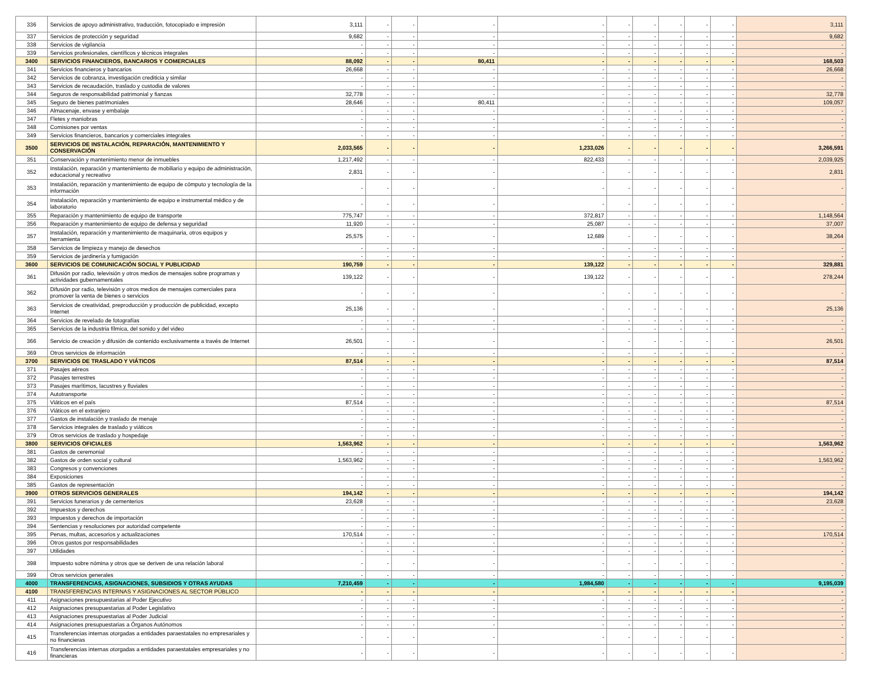| 336 | Servicios de apoyo administrativo, traducción, fotocopiado e impresión | 3,111 | - | - | - | - | - | - | - | - | - | 3,111 |
| 337 | Servicios de protección y seguridad | 9,682 | - | - | - | - | - | - | - | - | - | 9,682 |
| 338 | Servicios de vigilancia | - | - | - | - | - | - | - | - | - | - | - |
| 339 | Servicios profesionales, científicos y técnicos integrales | - | - | - | - | - | - | - | - | - | - | - |
| 3400 | SERVICIOS FINANCIEROS, BANCARIOS Y COMERCIALES | 88,092 | - | - | 80,411 | - | - | - | - | - | - | 168,503 |
| 341 | Servicios financieros y bancarios | 26,668 | - | - | - | - | - | - | - | - | - | 26,668 |
| 342 | Servicios de cobranza, investigación crediticia y similar | - | - | - | - | - | - | - | - | - | - | - |
| 343 | Servicios de recaudación, traslado y custodia de valores | - | - | - | - | - | - | - | - | - | - | - |
| 344 | Seguros de responsabilidad patrimonial y fianzas | 32,778 | - | - | - | - | - | - | - | - | - | 32,778 |
| 345 | Seguro de bienes patrimoniales | 28,646 | - | - | 80,411 | - | - | - | - | - | - | 109,057 |
| 346 | Almacenaje, envase y embalaje | - | - | - | - | - | - | - | - | - | - | - |
| 347 | Fletes y maniobras | - | - | - | - | - | - | - | - | - | - | - |
| 348 | Comisiones por ventas | - | - | - | - | - | - | - | - | - | - | - |
| 349 | Servicios financieros, bancarios y comerciales integrales | - | - | - | - | - | - | - | - | - | - | - |
| 3500 | SERVICIOS DE INSTALACIÓN, REPARACIÓN, MANTENIMIENTO Y CONSERVACIÓN | 2,033,565 | - | - | - | 1,233,026 | - | - | - | - | - | 3,266,591 |
| 351 | Conservación y mantenimiento menor de inmuebles | 1,217,492 | - | - | - | 822,433 | - | - | - | - | - | 2,039,925 |
| 352 | Instalación, reparación y mantenimiento de mobiliario y equipo de administración, educacional y recreativo | 2,831 | - | - | - | - | - | - | - | - | - | 2,831 |
| 353 | Instalación, reparación y mantenimiento de equipo de cómputo y tecnología de la información | - | - | - | - | - | - | - | - | - | - | - |
| 354 | Instalación, reparación y mantenimiento de equipo e instrumental médico y de laboratorio | - | - | - | - | - | - | - | - | - | - | - |
| 355 | Reparación y mantenimiento de equipo de transporte | 775,747 | - | - | - | 372,817 | - | - | - | - | - | 1,148,564 |
| 356 | Reparación y mantenimiento de equipo de defensa y seguridad | 11,920 | - | - | - | 25,087 | - | - | - | - | - | 37,007 |
| 357 | Instalación, reparación y mantenimiento de maquinaria, otros equipos y herramienta | 25,575 | - | - | - | 12,689 | - | - | - | - | - | 38,264 |
| 358 | Servicios de limpieza y manejo de desechos | - | - | - | - | - | - | - | - | - | - | - |
| 359 | Servicios de jardinería y fumigación | - | - | - | - | - | - | - | - | - | - | - |
| 3600 | SERVICIOS DE COMUNICACIÓN SOCIAL Y PUBLICIDAD | 190,759 | - | - | - | 139,122 | - | - | - | - | - | 329,881 |
| 361 | Difusión por radio, televisión y otros medios de mensajes sobre programas y actividades gubernamentales | 139,122 | - | - | - | 139,122 | - | - | - | - | - | 278,244 |
| 362 | Difusión por radio, televisión y otros medios de mensajes comerciales para promover la venta de bienes o servicios | - | - | - | - | - | - | - | - | - | - | - |
| 363 | Servicios de creatividad, preproducción y producción de publicidad, excepto Internet | 25,136 | - | - | - | - | - | - | - | - | - | 25,136 |
| 364 | Servicios de revelado de fotografías | - | - | - | - | - | - | - | - | - | - | - |
| 365 | Servicios de la industria fílmica, del sonido y del video | - | - | - | - | - | - | - | - | - | - | - |
| 366 | Servicio de creación y difusión de contenido exclusivamente a través de Internet | 26,501 | - | - | - | - | - | - | - | - | - | 26,501 |
| 369 | Otros servicios de información | - | - | - | - | - | - | - | - | - | - | - |
| 3700 | SERVICIOS DE TRASLADO Y VIÁTICOS | 87,514 | - | - | - | - | - | - | - | - | - | 87,514 |
| 371 | Pasajes aéreos | - | - | - | - | - | - | - | - | - | - | - |
| 372 | Pasajes terrestres | - | - | - | - | - | - | - | - | - | - | - |
| 373 | Pasajes marítimos, lacustres y fluviales | - | - | - | - | - | - | - | - | - | - | - |
| 374 | Autotransporte | - | - | - | - | - | - | - | - | - | - | - |
| 375 | Viáticos en el país | 87,514 | - | - | - | - | - | - | - | - | - | 87,514 |
| 376 | Viáticos en el extranjero | - | - | - | - | - | - | - | - | - | - | - |
| 377 | Gastos de instalación y traslado de menaje | - | - | - | - | - | - | - | - | - | - | - |
| 378 | Servicios integrales de traslado y viáticos | - | - | - | - | - | - | - | - | - | - | - |
| 379 | Otros servicios de traslado y hospedaje | - | - | - | - | - | - | - | - | - | - | - |
| 3800 | SERVICIOS OFICIALES | 1,563,962 | - | - | - | - | - | - | - | - | - | 1,563,962 |
| 381 | Gastos de ceremonial | - | - | - | - | - | - | - | - | - | - | - |
| 382 | Gastos de orden social y cultural | 1,563,962 | - | - | - | - | - | - | - | - | - | 1,563,962 |
| 383 | Congresos y convenciones | - | - | - | - | - | - | - | - | - | - | - |
| 384 | Exposiciones | - | - | - | - | - | - | - | - | - | - | - |
| 385 | Gastos de representación | - | - | - | - | - | - | - | - | - | - | - |
| 3900 | OTROS SERVICIOS GENERALES | 194,142 | - | - | - | - | - | - | - | - | - | 194,142 |
| 391 | Servicios funerarios y de cementerios | 23,628 | - | - | - | - | - | - | - | - | - | 23,628 |
| 392 | Impuestos y derechos | - | - | - | - | - | - | - | - | - | - | - |
| 393 | Impuestos y derechos de importación | - | - | - | - | - | - | - | - | - | - | - |
| 394 | Sentencias y resoluciones por autoridad competente | - | - | - | - | - | - | - | - | - | - | - |
| 395 | Penas, multas, accesorios y actualizaciones | 170,514 | - | - | - | - | - | - | - | - | - | 170,514 |
| 396 | Otros gastos por responsabilidades | - | - | - | - | - | - | - | - | - | - | - |
| 397 | Utilidades | - | - | - | - | - | - | - | - | - | - | - |
| 398 | Impuesto sobre nómina y otros que se deriven de una relación laboral | - | - | - | - | - | - | - | - | - | - | - |
| 399 | Otros servicios generales | - | - | - | - | - | - | - | - | - | - | - |
| 4000 | TRANSFERENCIAS, ASIGNACIONES, SUBSIDIOS Y OTRAS AYUDAS | 7,210,459 | - | - | - | 1,984,580 | - | - | - | - | - | 9,195,039 |
| 4100 | TRANSFERENCIAS INTERNAS Y ASIGNACIONES AL SECTOR PÚBLICO | - | - | - | - | - | - | - | - | - | - | - |
| 411 | Asignaciones presupuestarias al Poder Ejecutivo | - | - | - | - | - | - | - | - | - | - | - |
| 412 | Asignaciones presupuestarias al Poder Legislativo | - | - | - | - | - | - | - | - | - | - | - |
| 413 | Asignaciones presupuestarias al Poder Judicial | - | - | - | - | - | - | - | - | - | - | - |
| 414 | Asignaciones presupuestarias a Órganos Autónomos | - | - | - | - | - | - | - | - | - | - | - |
| 415 | Transferencias internas otorgadas a entidades paraestatales no empresariales y no financieras | - | - | - | - | - | - | - | - | - | - | - |
| 416 | Transferencias internas otorgadas a entidades paraestatales empresariales y no financieras | - | - | - | - | - | - | - | - | - | - | - |